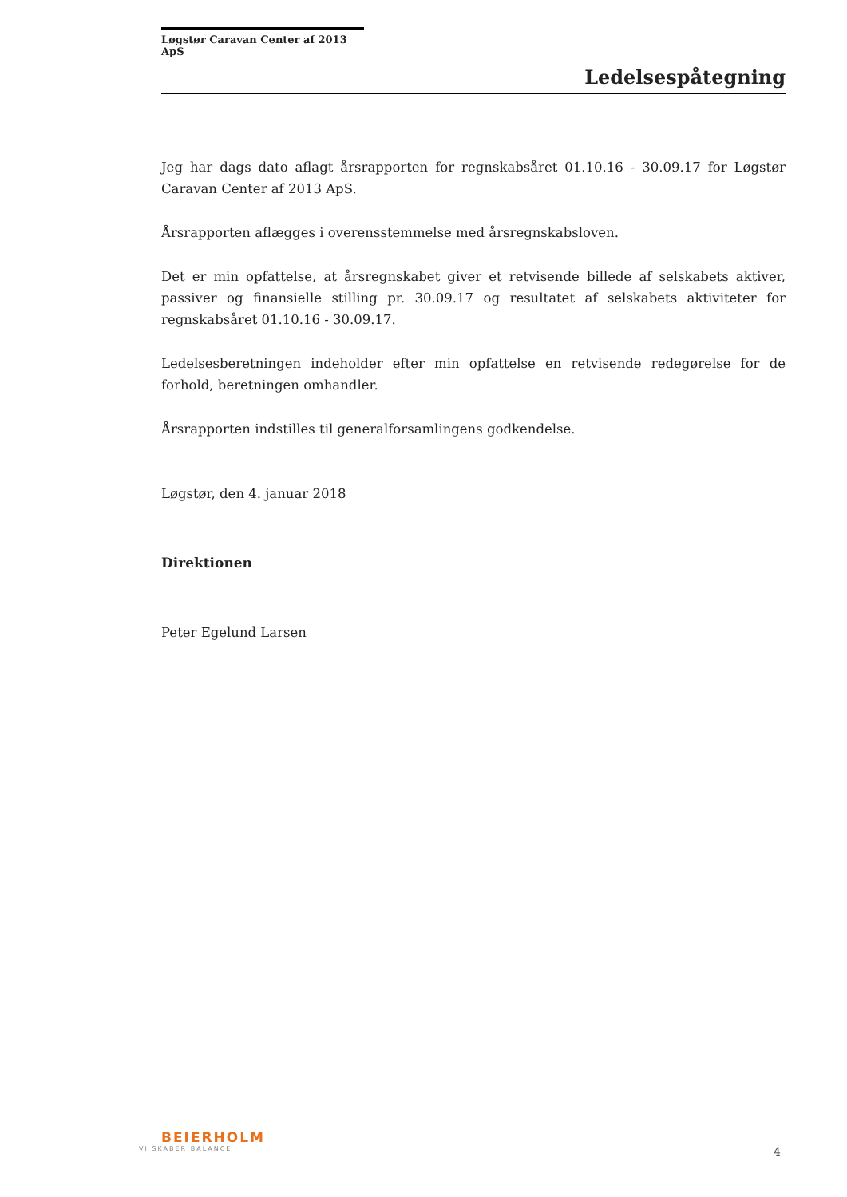Løgstør Caravan Center af 2013 ApS
Ledelsespåtegning
Jeg har dags dato aflagt årsrapporten for regnskabsåret 01.10.16 - 30.09.17 for Løgstør Caravan Center af 2013 ApS.
Årsrapporten aflægges i overensstemmelse med årsregnskabsloven.
Det er min opfattelse, at årsregnskabet giver et retvisende billede af selskabets aktiver, passiver og finansielle stilling pr. 30.09.17 og resultatet af selskabets aktiviteter for regnskabsåret 01.10.16 - 30.09.17.
Ledelsesberetningen indeholder efter min opfattelse en retvisende redegørelse for de forhold, beretningen omhandler.
Årsrapporten indstilles til generalforsamlingens godkendelse.
Løgstør, den 4. januar 2018
Direktionen
Peter Egelund Larsen
BEIERHOLM
VI SKABER BALANCE
4